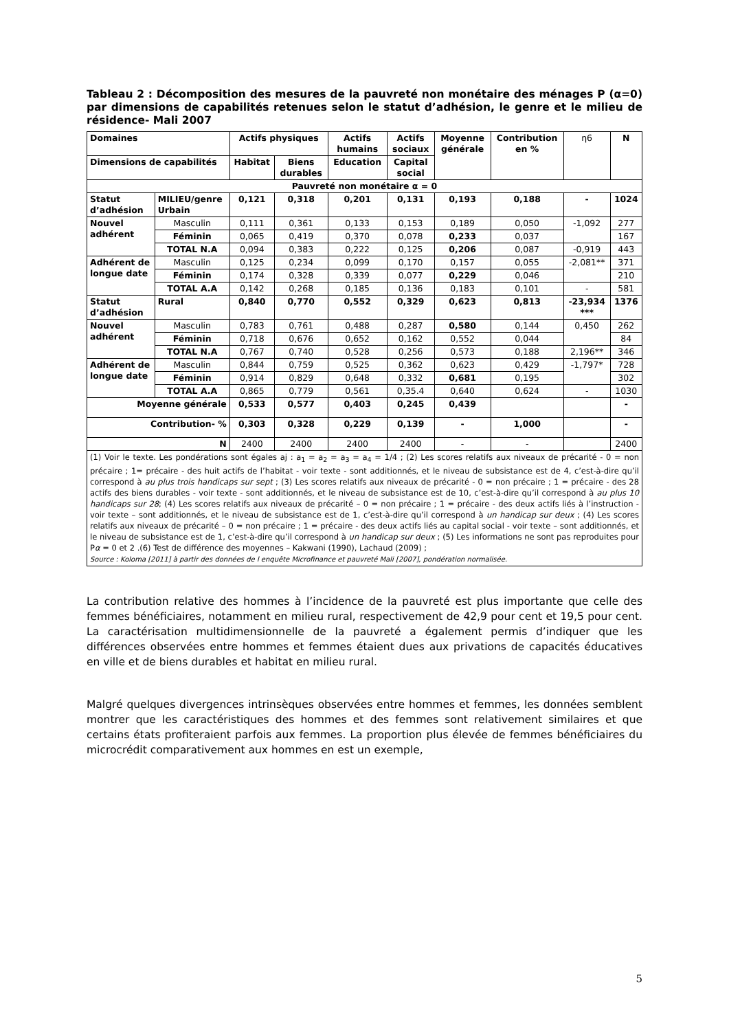Tableau 2 : Décomposition des mesures de la pauvreté non monétaire des ménages P (α=0) par dimensions de capabilités retenues selon le statut d’adhésion, le genre et le milieu de résidence- Mali 2007
| Domaines | | Actifs physiques | | Actifs humains | Actifs sociaux | Moyenne générale | Contribution en % | η6 | N |
| Dimensions de capabilités | | Habitat | Biens durables | Education | Capital social | | | | |
| Pauvreté non monétaire α = 0 | | | | | | | | | |
| Statut d’adhésion | MILIEU/genre Urbain | 0,121 | 0,318 | 0,201 | 0,131 | 0,193 | 0,188 | - | 1024 |
| Nouvel adhérent | Masculin | 0,111 | 0,361 | 0,133 | 0,153 | 0,189 | 0,050 | -1,092 | 277 |
| | Féminin | 0,065 | 0,419 | 0,370 | 0,078 | 0,233 | 0,037 | | 167 |
| | TOTAL N.A | 0,094 | 0,383 | 0,222 | 0,125 | 0,206 | 0,087 | -0,919 | 443 |
| Adhérent de longue date | Masculin | 0,125 | 0,234 | 0,099 | 0,170 | 0,157 | 0,055 | -2,081** | 371 |
| | Féminin | 0,174 | 0,328 | 0,339 | 0,077 | 0,229 | 0,046 | | 210 |
| | TOTAL A.A | 0,142 | 0,268 | 0,185 | 0,136 | 0,183 | 0,101 | - | 581 |
| Statut d’adhésion | Rural | 0,840 | 0,770 | 0,552 | 0,329 | 0,623 | 0,813 | -23,934 *** | 1376 |
| Nouvel adhérent | Masculin | 0,783 | 0,761 | 0,488 | 0,287 | 0,580 | 0,144 | 0,450 | 262 |
| | Féminin | 0,718 | 0,676 | 0,652 | 0,162 | 0,552 | 0,044 | | 84 |
| | TOTAL N.A | 0,767 | 0,740 | 0,528 | 0,256 | 0,573 | 0,188 | 2,196** | 346 |
| Adhérent de longue date | Masculin | 0,844 | 0,759 | 0,525 | 0,362 | 0,623 | 0,429 | -1,797* | 728 |
| | Féminin | 0,914 | 0,829 | 0,648 | 0,332 | 0,681 | 0,195 | | 302 |
| | TOTAL A.A | 0,865 | 0,779 | 0,561 | 0,35.4 | 0,640 | 0,624 | - | 1030 |
| Moyenne générale | | 0,533 | 0,577 | 0,403 | 0,245 | 0,439 | | | - |
| Contribution- % | | 0,303 | 0,328 | 0,229 | 0,139 | - | 1,000 | | - |
| N | | 2400 | 2400 | 2400 | 2400 | - | - | | 2400 |
| (1) Voir le texte. Les pondérations sont égales aj : a<sub>1</sub> = a<sub>2</sub> = a<sub>3</sub> = a<sub>4</sub> = 1/4 ; (2) Les scores relatifs aux niveaux de précarité - 0 = non précaire ; 1= précaire - des huit actifs de l’habitat - voir texte - sont additionnés, et le niveau de subsistance est de 4, c’est-à-dire qu’il correspond à au plus trois handicaps sur sept ; (3) Les scores relatifs aux niveaux de précarité - 0 = non précaire ; 1 = précaire - des 28 actifs des biens durables - voir texte - sont additionnés, et le niveau de subsistance est de 10, c’est-à-dire qu’il correspond à au plus 10 handicaps sur 28 ; (4) Les scores relatifs aux niveaux de précarité – 0 = non précaire ; 1 = précaire - des deux actifs liés à l’instruction - voir texte – sont additionnés, et le niveau de subsistance est de 1, c’est-à-dire qu’il correspond à un handicap sur deux ; (4) Les scores relatifs aux niveaux de précarité – 0 = non précaire ; 1 = précaire - des deux actifs liés au capital social - voir texte – sont additionnés, et le niveau de subsistance est de 1, c’est-à-dire qu’il correspond à un handicap sur deux ; (5) Les informations ne sont pas reproduites pour P α = 0 et 2 .(6) Test de différence des moyennes – Kakwani (1990), Lachaud (2009) ; Source : Koloma [2011] à partir des données de l enquête Microfinance et pauvreté Mali [2007], pondération normalisée. | | | | | | | | | |
La contribution relative des hommes à l’incidence de la pauvreté est plus importante que celle des femmes bénéficiaires, notamment en milieu rural, respectivement de 42,9 pour cent et 19,5 pour cent. La caractérisation multidimensionnelle de la pauvreté a également permis d’indiquer que les différences observées entre hommes et femmes étaient dues aux privations de capacités éducatives en ville et de biens durables et habitat en milieu rural.
Malgré quelques divergences intrinsèques observées entre hommes et femmes, les données semblent montrer que les caractéristiques des hommes et des femmes sont relativement similaires et que certains états profiteraient parfois aux femmes. La proportion plus élevée de femmes bénéficiaires du microcrédit comparativement aux hommes en est un exemple,
5